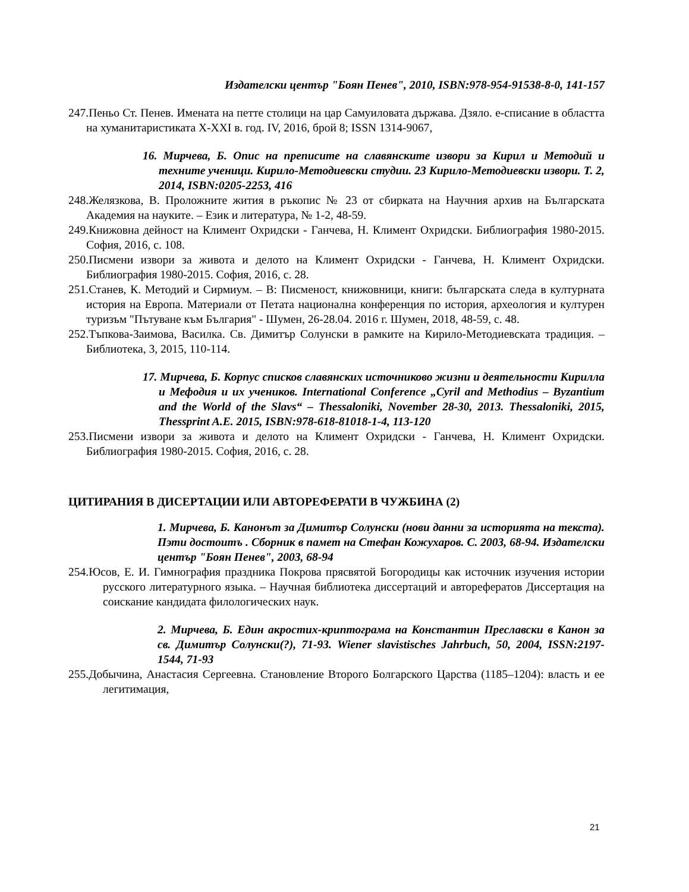Издателски център "Боян Пенев", 2010, ISBN:978-954-91538-8-0, 141-157
247.Пеньо Ст. Пенев. Имената на петте столици на цар Самуиловата държава. Дзяло. е-списание в областта на хуманитаристиката X-XXI в. год. IV, 2016, брой 8; ISSN 1314-9067,
16. Мирчева, Б. Опис на преписите на славянските извори за Кирил и Методий и техните ученици. Кирило-Методиевски студии. 23 Кирило-Методиевски извори. Т. 2, 2014, ISBN:0205-2253, 416
248.Желязкова, В. Проложните жития в ръкопис № 23 от сбирката на Научния архив на Българската Академия на науките. – Език и литература, № 1-2, 48-59.
249.Книжовна дейност на Климент Охридски - Ганчева, Н. Климент Охридски. Библиография 1980-2015. София, 2016, с. 108.
250.Писмени извори за живота и делото на Климент Охридски - Ганчева, Н. Климент Охридски. Библиография 1980-2015. София, 2016, с. 28.
251.Станев, К. Методий и Сирмиум. – В: Писменост, книжовници, книги: българската следа в културната история на Европа. Материали от Петата национална конференция по история, археология и културен туризъм "Пътуване към България" - Шумен, 26-28.04. 2016 г. Шумен, 2018, 48-59, с. 48.
252.Тъпкова-Заимова, Василка. Св. Димитър Солунски в рамките на Кирило-Методиевската традиция. – Библиотека, 3, 2015, 110-114.
17. Мирчева, Б. Корпус списков славянских источниково жизни и деятельности Кирилла и Мефодия и их учеников. International Conference „Cyril and Methodius – Byzantium and the World of the Slavs“ – Thessaloniki, November 28-30, 2013. Thessaloniki, 2015, Thessprint A.E. 2015, ISBN:978-618-81018-1-4, 113-120
253.Писмени извори за живота и делото на Климент Охридски - Ганчева, Н. Климент Охридски. Библиография 1980-2015. София, 2016, с. 28.
ЦИТИРАНИЯ В ДИСЕРТАЦИИ ИЛИ АВТОРЕФЕРАТИ В ЧУЖБИНА (2)
1. Мирчева, Б. Канонът за Димитър Солунски (нови данни за историята на текста). Пэти достоитъ . Сборник в памет на Стефан Кожухаров. С. 2003, 68-94. Издателски център "Боян Пенев", 2003, 68-94
254.Юсов, Е. И. Гимнография праздника Покрова прясвятой Богородицы как источник изучения истории русского литературного языка. – Научная библиотека диссертаций и авторефератов Диссертация на соискание кандидата филологических наук.
2. Мирчева, Б. Един акростих-криптограма на Константин Преславски в Канон за св. Димитър Солунски(?), 71-93. Wiener slavistisches Jahrbuch, 50, 2004, ISSN:2197-1544, 71-93
255.Добычина, Анастасия Сергеевна. Становление Второго Болгарского Царства (1185–1204): власть и ее легитимация,
21